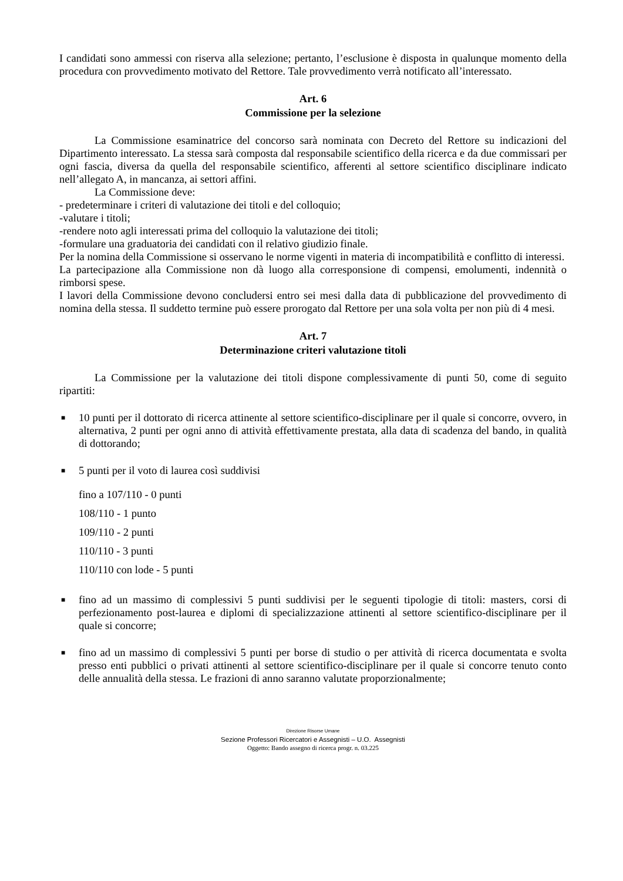I candidati sono ammessi con riserva alla selezione; pertanto, l’esclusione è disposta in qualunque momento della procedura con provvedimento motivato del Rettore. Tale provvedimento verrà notificato all’interessato.
Art. 6
Commissione per la selezione
La Commissione esaminatrice del concorso sarà nominata con Decreto del Rettore su indicazioni del Dipartimento interessato. La stessa sarà composta dal responsabile scientifico della ricerca e da due commissari per ogni fascia, diversa da quella del responsabile scientifico, afferenti al settore scientifico disciplinare indicato nell’allegato A, in mancanza, ai settori affini.
La Commissione deve:
- predeterminare i criteri di valutazione dei titoli e del colloquio;
-valutare i titoli;
-rendere noto agli interessati prima del colloquio la valutazione dei titoli;
-formulare una graduatoria dei candidati con il relativo giudizio finale.
Per la nomina della Commissione si osservano le norme vigenti in materia di incompatibilità e conflitto di interessi.
La partecipazione alla Commissione non dà luogo alla corresponsione di compensi, emolumenti, indennità o rimborsi spese.
I lavori della Commissione devono concludersi entro sei mesi dalla data di pubblicazione del provvedimento di nomina della stessa. Il suddetto termine può essere prorogato dal Rettore per una sola volta per non più di 4 mesi.
Art. 7
Determinazione criteri valutazione titoli
La Commissione per la valutazione dei titoli dispone complessivamente di punti 50, come di seguito ripartiti:
■ 10 punti per il dottorato di ricerca attinente al settore scientifico-disciplinare per il quale si concorre, ovvero, in alternativa, 2 punti per ogni anno di attività effettivamente prestata, alla data di scadenza del bando, in qualità di dottorando;
■ 5 punti per il voto di laurea così suddivisi
fino a 107/110 - 0 punti
108/110 - 1 punto
109/110 - 2 punti
110/110 - 3 punti
110/110 con lode - 5 punti
■ fino ad un massimo di complessivi 5 punti suddivisi per le seguenti tipologie di titoli: masters, corsi di perfezionamento post-laurea e diplomi di specializzazione attinenti al settore scientifico-disciplinare per il quale si concorre;
■ fino ad un massimo di complessivi 5 punti per borse di studio o per attività di ricerca documentata e svolta presso enti pubblici o privati attinenti al settore scientifico-disciplinare per il quale si concorre tenuto conto delle annualità della stessa. Le frazioni di anno saranno valutate proporzionalmente;
Direzione Risorse Umane
Sezione Professori Ricercatori e Assegnisti – U.O. Assegnisti
Oggetto: Bando assegno di ricerca progr. n. 03.225